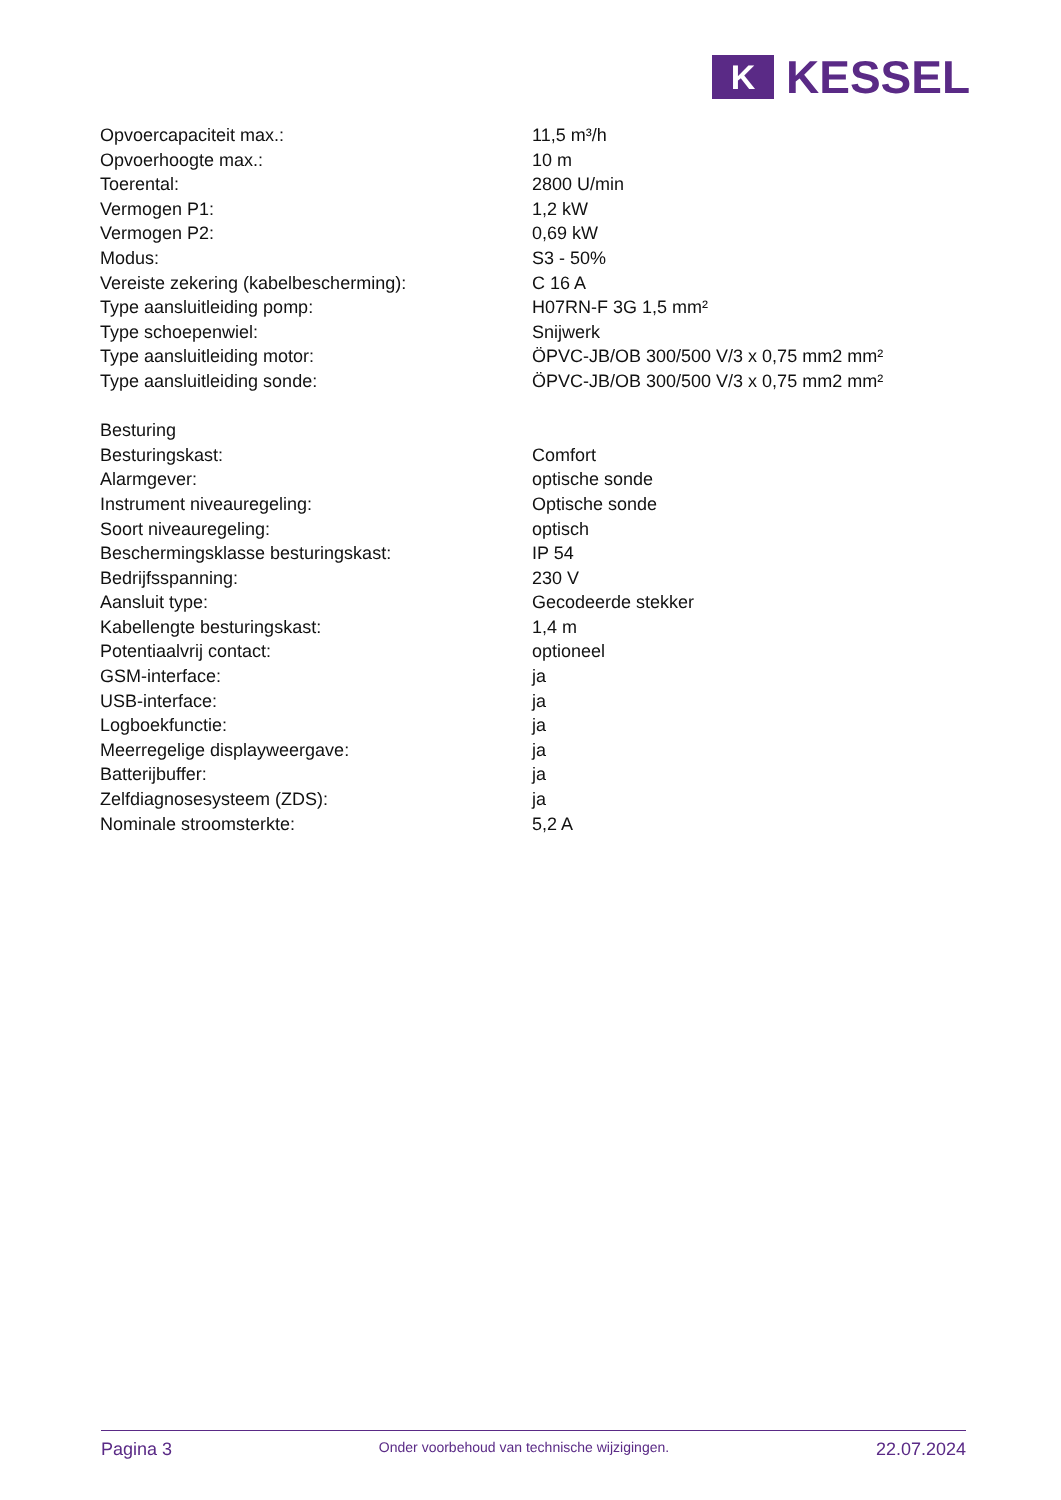K
KESSEL
| Opvoercapaciteit max.: | 11,5 m³/h |
| Opvoerhoogte max.: | 10 m |
| Toerental: | 2800 U/min |
| Vermogen P1: | 1,2 kW |
| Vermogen P2: | 0,69 kW |
| Modus: | S3 - 50% |
| Vereiste zekering (kabelbescherming): | C 16 A |
| Type aansluitleiding pomp: | H07RN-F 3G 1,5 mm² |
| Type schoepenwiel: | Snijwerk |
| Type aansluitleiding motor: | ÖPVC-JB/OB 300/500 V/3 x 0,75 mm2 mm² |
| Type aansluitleiding sonde: | ÖPVC-JB/OB 300/500 V/3 x 0,75 mm2 mm² |
| Besturing | |
| Besturingskast: | Comfort |
| Alarmgever: | optische sonde |
| Instrument niveauregeling: | Optische sonde |
| Soort niveauregeling: | optisch |
| Beschermingsklasse besturingskast: | IP 54 |
| Bedrijfsspanning: | 230 V |
| Aansluit type: | Gecodeerde stekker |
| Kabellengte besturingskast: | 1,4 m |
| Potentiaalvrij contact: | optioneel |
| GSM-interface: | ja |
| USB-interface: | ja |
| Logboekfunctie: | ja |
| Meerregelige displayweergave: | ja |
| Batterijbuffer: | ja |
| Zelfdiagnosesysteem (ZDS): | ja |
| Nominale stroomsterkte: | 5,2 A |
Pagina 3
Onder voorbehoud van technische wijzigingen.
22.07.2024